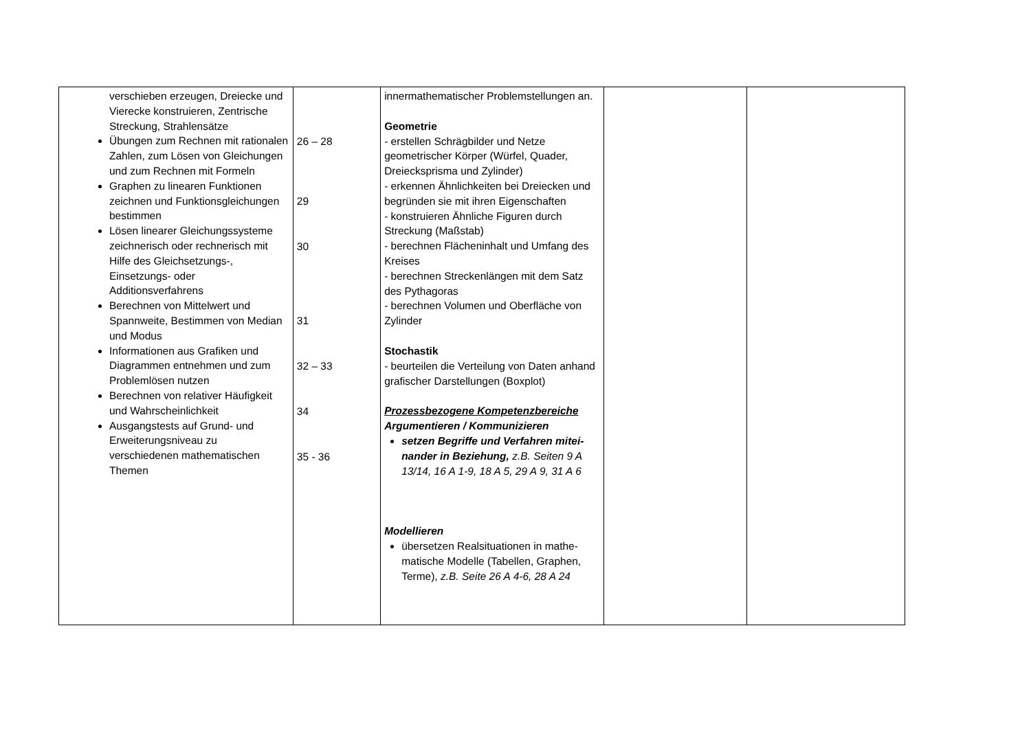| verschieben erzeugen, Dreiecke und Vierecke konstruieren, Zentrische Streckung, Strahlensätze Übungen zum Rechnen mit rationalen Zahlen, zum Lösen von Gleichungen und zum Rechnen mit Formeln Graphen zu linearen Funktionen zeichnen und Funktionsgleichungen bestimmen Lösen linearer Gleichungssysteme zeichnerisch oder rechnerisch mit Hilfe des Gleichsetzungs-, Einsetzungs- oder Additionsverfahrens Berechnen von Mittelwert und Spannweite, Bestimmen von Median und Modus Informationen aus Grafiken und Diagrammen entnehmen und zum Problemlösen nutzen Berechnen von relativer Häufigkeit und Wahrscheinlichkeit Ausgangstests auf Grund- und Erweiterungsniveau zu verschiedenen mathematischen Themen | 26 – 28 29 30 31 32 – 33 34 35 - 36 | innermathematischer Problemstellungen an. Geometrie - erstellen Schrägbilder und Netze geometrischer Körper (Würfel, Quader, Dreiecksprisma und Zylinder) - erkennen Ähnlichkeiten bei Dreiecken und begründen sie mit ihren Eigenschaften - konstruieren Ähnliche Figuren durch Streckung (Maßstab) - berechnen Flächeninhalt und Umfang des Kreises - berechnen Streckenlängen mit dem Satz des Pythagoras - berechnen Volumen und Oberfläche von Zylinder Stochastik - beurteilen die Verteilung von Daten anhand grafischer Darstellungen (Boxplot) Prozessbezogene Kompetenzbereiche Argumentieren / Kommunizieren setzen Begriffe und Verfahren mitei-nander in Beziehung, z.B. Seiten 9 A 13/14, 16 A 1-9, 18 A 5, 29 A 9, 31 A 6 Modellieren übersetzen Realsituationen in mathe-matische Modelle (Tabellen, Graphen, Terme), z.B. Seite 26 A 4-6, 28 A 24 | | |